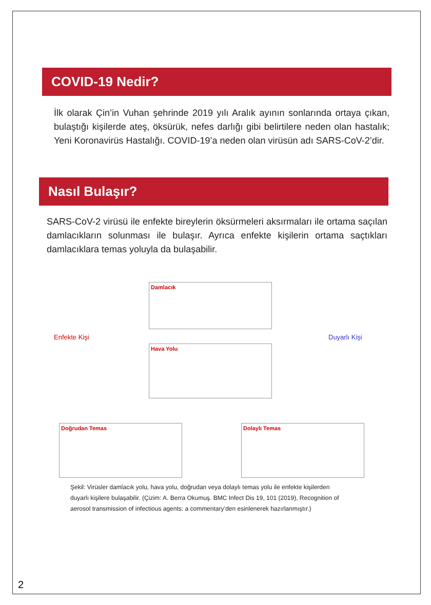COVID-19 Nedir?
İlk olarak Çin’in Vuhan şehrinde 2019 yılı Aralık ayının sonlarında ortaya çıkan, bulaştığı kişilerde ateş, öksürük, nefes darlığı gibi belirtilere neden olan hastalık; Yeni Koronavirüs Hastalığı. COVID-19’a neden olan virüsün adı SARS-CoV-2’dir.
Nasıl Bulaşır?
SARS-CoV-2 virüsü ile enfekte bireylerin öksürmeleri aksırmaları ile ortama saçılan damlacıkların solunması ile bulaşır. Ayrıca enfekte kişilerin ortama saçtıkları damlacıklara temas yoluyla da bulaşabilir.
Damlacık
Enfekte Kişi
Hava Yolu
Duyarlı Kişi
Doğrudan Temas Dolaylı Temas
Şekil: Virüsler damlacık yolu, hava yolu, doğrudan veya dolaylı temas yolu ile enfekte kişilerden duyarlı kişilere bulaşabilir. (Çizim: A. Berra Okumuş. BMC Infect Dis 19, 101 (2019), Recognition of aerosol transmission of infectious agents: a commentary’den esinlenerek hazırlanmıştır.)
2